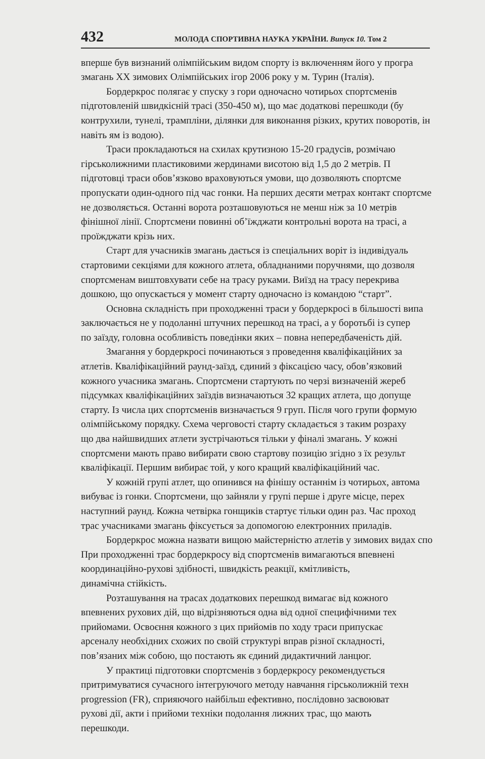432 МОЛОДА СПОРТИВНА НАУКА УКРАЇНИ. Випуск 10. Том 2
вперше був визнаний олімпійським видом спорту із включенням його у програ
змагань XX зимових Олімпійських ігор 2006 року у м. Турин (Італія).
Бордеркрос полягає у спуску з гори одночасно чотирьох спортсменів
підготовленій швидкісній трасі (350-450 м), що має додаткові перешкоди (бу
контрухили, тунелі, трампліни, ділянки для виконання різких, крутих поворотів, ін
навіть ям із водою).
Траси прокладаються на схилах крутизною 15-20 градусів, розмічаю
гірськолижними пластиковими жердинами висотою від 1,5 до 2 метрів. П
підготовці траси обов’язково враховуються умови, що дозволяють спортсме
пропускати один-одного під час гонки. На перших десяти метрах контакт спортсме
не дозволяється. Останні ворота розташовуються не менш ніж за 10 метрів
фінішної лінії. Спортсмени повинні об’їжджати контрольні ворота на трасі, а
проїжджати крізь них.
Старт для учасників змагань дається із спеціальних воріт із індивідуаль
стартовими секціями для кожного атлета, обладнаними поручнями, що дозволя
спортсменам виштовхувати себе на трасу руками. Виїзд на трасу перекрива
дошкою, що опускається у момент старту одночасно із командою “старт”.
Основна складність при проходженні траси у бордеркросі в більшості випа
заключається не у подоланні штучних перешкод на трасі, а у боротьбі із супер
по заїзду, головна особливість поведінки яких – повна непередбаченість дій.
Змагання у бордеркросі починаються з проведення кваліфікаційних за
атлетів. Кваліфікаційний раунд-заїзд, єдиний з фіксацією часу, обов’язковий
кожного учасника змагань. Спортсмени стартують по черзі визначеній жереб
підсумках кваліфікаційних заїздів визначаються 32 кращих атлета, що допуще
старту. Із числа цих спортсменів визначається 9 груп. Після чого групи формую
олімпійському порядку. Схема черговості старту складається з таким розраху
що два найшвидших атлети зустрічаються тільки у фіналі змагань. У кожні
спортсмени мають право вибирати свою стартову позицію згідно з їх результ
кваліфікації. Першим вибирає той, у кого кращий кваліфікаційний час.
У кожній групі атлет, що опинився на фінішу останнім із чотирьох, автома
вибуває із гонки. Спортсмени, що зайняли у групі перше і друге місце, перех
наступний раунд. Кожна четвірка гонщиків стартує тільки один раз. Час проход
трас учасниками змагань фіксується за допомогою електронних приладів.
Бордеркрос можна назвати вищою майстерністю атлетів у зимових видах спо
При проходженні трас бордеркросу від спортсменів вимагаються впевнені
координаційно-рухові здібності, швидкість реакції, кмітливість,
динамічна стійкість.
Розташування на трасах додаткових перешкод вимагає від кожного
впевнених рухових дій, що відрізняються одна від одної специфічними тех
прийомами. Освоєння кожного з цих прийомів по ходу траси припускає
арсеналу необхідних схожих по своїй структурі вправ різної складності,
пов’язаних між собою, що постають як єдиний дидактичний ланцюг.
У практиці підготовки спортсменів з бордеркросу рекомендується
притримуватися сучасного інтегруючого методу навчання гірськолижній техн
progression (FR), сприяючого найбільш ефективно, послідовно засвоюват
рухові дії, акти і прийоми техніки подолання лижних трас, що мають
перешкоди.